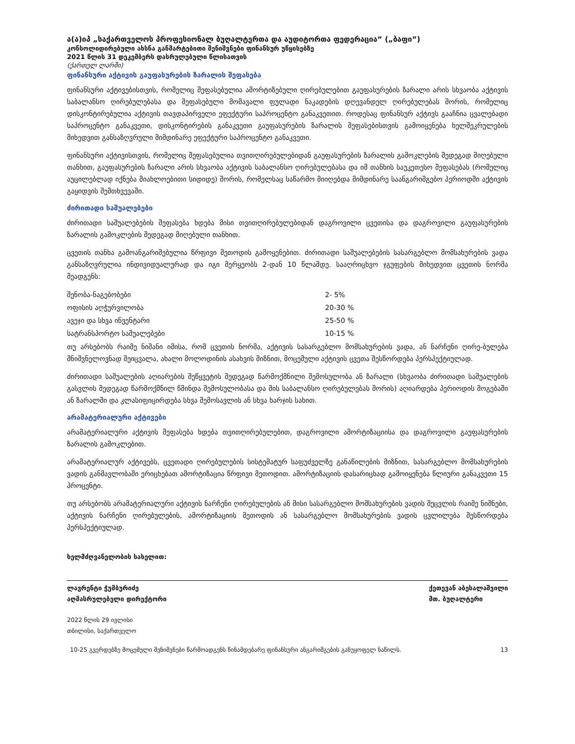ა(ა)იპ „საქართველოს პროფესიონალ ბუღალტერთა და აუდიტორთა ფედერაცია“ („ბაფი“)
კონსოლიდირებული ახსნა განმარტებითი შენიშვნები ფინანსურ უწყისებზე
2021 წლის 31 დეკემბერს დასრულებული წლისათვის
(ქართულ ლარში)
ფინანსური აქტივის გაუფასურების ზარალის შეფასება
ფინანსური აქტივებისთვის, რომელიც შეფასებულია ამორტიზებული ღირებულებით გაუფასურების ზარალი არის სხვაობა აქტივის საბალანსო ღირებულებასა და შეფასებული მომავალი ფულადი ნაკადების დღევანდელ ღირებულებას შორის, რომელიც დისკონტირებულია აქტივის თავდაპირველი ეფექტური საპროცენტო განაკვეთით. როდესაც ფინანსურ აქტივს გააჩნია ცვალებადი საპროცენტო განაკვეთი, დისკონტირების განაკვეთი გაუფასურების ზარალის შეფასებისთვის გამოიყენება ხელშეკრულების მიხედვით განსაზღვრული მიმდინარე ეფექტური საპროცენტო განაკვეთი.
ფინანსური აქტივისთვის, რომელიც შეფასებულია თვითღირებულებიდან გაუფასურების ზარალის გამოკლების შედეგად მიღებული თანხით, გაუფასურების ზარალი არის სხვაობა აქტივის საბალანსო ღირებულებასა და იმ თანხის საუკეთესო შეფასებას (რომელიც აუცილებლად იქნება მიახლოებითი სიდიდე) შორის, რომელსაც საწარმო მიიღებდა მიმდინარე საანგარიშგებო პერიოდში აქტივის გაყიდვის შემთხვევაში.
ძირითადი საშუალებები
ძირითადი საშუალებების შეფასება ხდება მისი თვითღირებულებიდან დაგროვილი ცვეთისა და დაგროვილი გაუფასურების ზარალის გამოკლების შედეგად მიღებული თანხით.
ცვეთის თანხა გამოანგარიშებულია წრფივი მეთოდის გამოყენებით. ძირითადი საშუალებების სასარგებლო მომსახურების ვადა განსაზღვრულია ინდივიდუალურად და იგი მერყეობს 2-დან 10 წლამდე. სააღრიცხვო ჯგუფების მიხედვით ცვეთის ნორმა შეადგენს:
| შენობა-ნაგებობები | 2- 5% |
| ოფისის აღჭურვილობა | 20-30 % |
| ავეჯი და სხვა ინვენტარი | 25-50 % |
| სატრანსპორტო საშუალებები | 10-15 % |
თუ არსებობს რაიმე ნიშანი იმისა, რომ ცვეთის ნორმა, აქტივის სასარგებლო მომსახურების ვადა, ან ნარჩენი ღირე-ბულება მნიშვნელოვნად შეიცვალა, ახალი მოლოდინის ასახვის მიზნით, მოცემული აქტივის ცვეთა შესწორდება პერსპექტიულად.
ძირითადი საშუალების აღიარების შეწყვეტის შედეგად წარმოქმნილი შემოსულობა ან ზარალი (სხვაობა ძირითადი საშუალების გასვლის შედეგად წარმოქმნილ წმინდა შემოსულობასა და მის საბალანსო ღირებულებას შორის) აღიარდება პერიოდის მოგებაში ან ზარალში და კლასიფიცირდება სხვა შემოსავლის ან სხვა ხარჯის სახით.
არამატერიალური აქტივები
არამატერიალური აქტივის შეფასება ხდება თვითღირებულებით, დაგროვილი ამორტიზაციისა და დაგროვილი გაუფასურების ზარალის გამოკლებით.
არამატერიალურ აქტივებს, ცვეთადი ღირებულების სისტემატურ საფუძველზე განაწილების მიზნით, სასარგებლო მომსახურების ვადის განმავლობაში ერიცხებათ ამორტიზაცია წრფივი მეთოდით. ამორტიზაციის დასარიცხად გამოიყენება წლიური განაკვეთი 15 პროცენტი.
თუ არსებობს არამატერიალური აქტივის ნარჩენი ღირებულების ან მისი სასარგებლო მომსახურების ვადის შეცვლის რაიმე ნიშნები, აქტივის ნარჩენი ღირებულების, ამორტიზაციის მეთოდის ან სასარგებლო მომსახურების ვადის ცვლილება შესწორდება პერსპექტიულად.
ხელმძღვანელობის სახელით:
ლავრენტი ჭუმბურიძე
აღმასრულებელი დირექტორი
ქეთევან აბესალაშვილი
მთ. ბუღალტერი
2022 წლის 29 ივლისი
თბილისი, საქართველო
10-25 გვერდებზე მოცემული შენიშვნები წარმოადგენს წინამდებარე ფინანსური ანგარიშგების განუყოფელ ნაწილს. 13